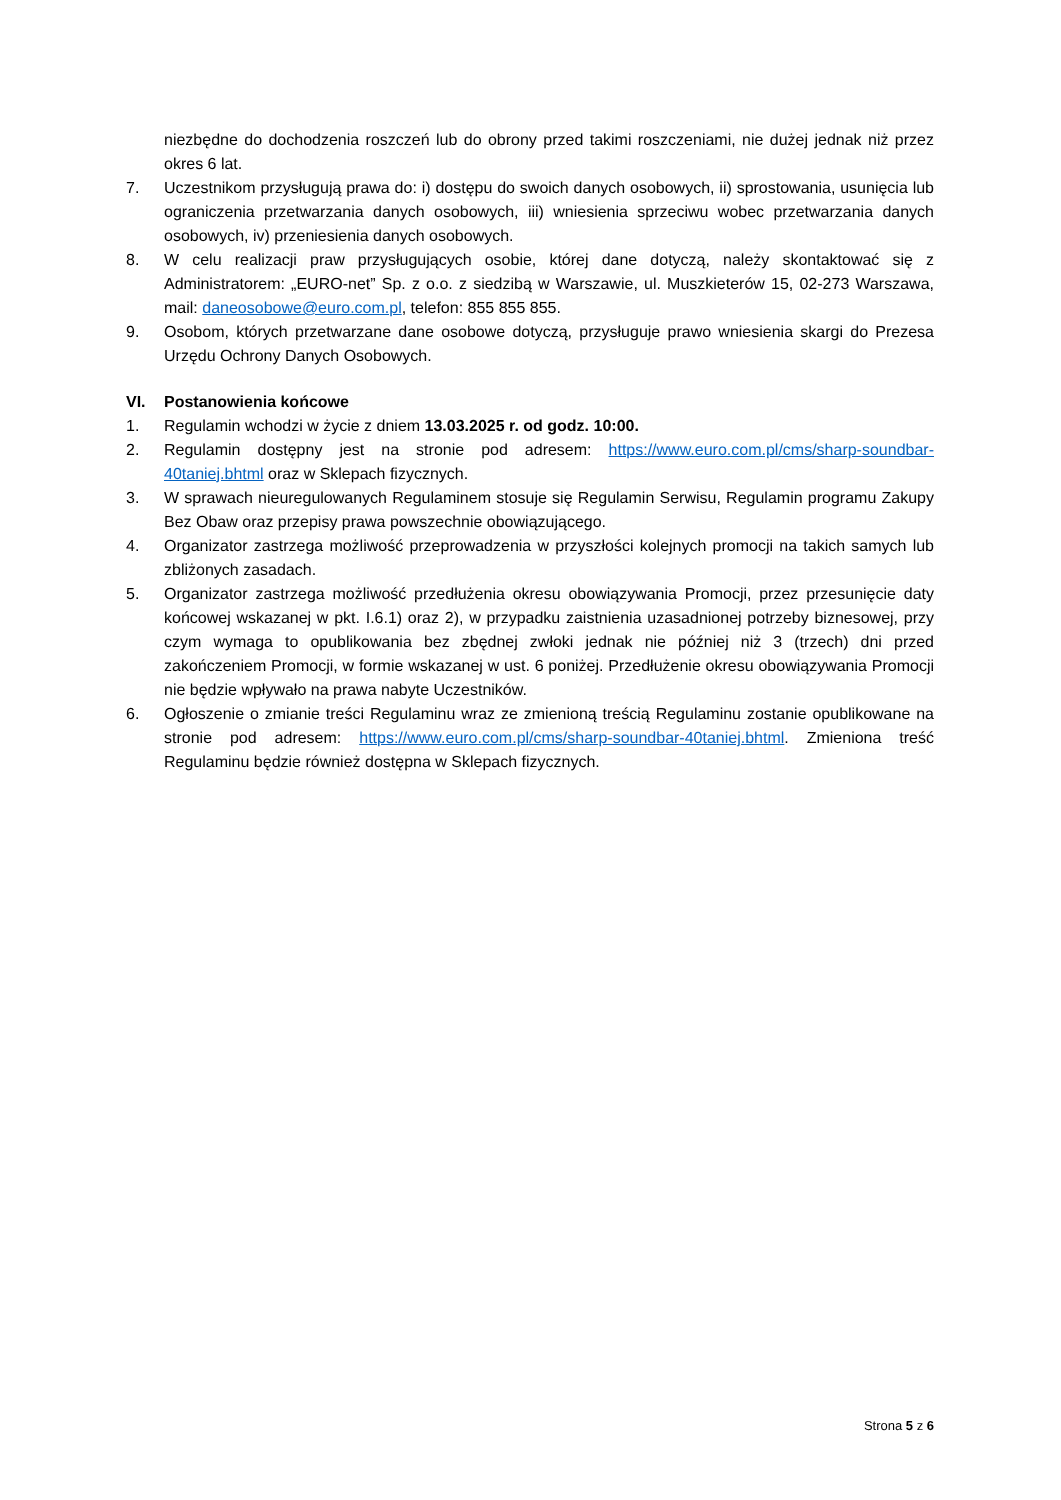niezbędne do dochodzenia roszczeń lub do obrony przed takimi roszczeniami, nie dużej jednak niż przez okres 6 lat.
7. Uczestnikom przysługują prawa do: i) dostępu do swoich danych osobowych, ii) sprostowania, usunięcia lub ograniczenia przetwarzania danych osobowych, iii) wniesienia sprzeciwu wobec przetwarzania danych osobowych, iv) przeniesienia danych osobowych.
8. W celu realizacji praw przysługujących osobie, której dane dotyczą, należy skontaktować się z Administratorem: „EURO-net” Sp. z o.o. z siedzibą w Warszawie, ul. Muszkieterów 15, 02-273 Warszawa, mail: daneosobowe@euro.com.pl, telefon: 855 855 855.
9. Osobom, których przetwarzane dane osobowe dotyczą, przysługuje prawo wniesienia skargi do Prezesa Urzędu Ochrony Danych Osobowych.
VI. Postanowienia końcowe
1. Regulamin wchodzi w życie z dniem 13.03.2025 r. od godz. 10:00.
2. Regulamin dostępny jest na stronie pod adresem: https://www.euro.com.pl/cms/sharp-soundbar-40taniej.bhtml oraz w Sklepach fizycznych.
3. W sprawach nieuregulowanych Regulaminem stosuje się Regulamin Serwisu, Regulamin programu Zakupy Bez Obaw oraz przepisy prawa powszechnie obowiązującego.
4. Organizator zastrzega możliwość przeprowadzenia w przyszłości kolejnych promocji na takich samych lub zbliżonych zasadach.
5. Organizator zastrzega możliwość przedłużenia okresu obowiązywania Promocji, przez przesunięcie daty końcowej wskazanej w pkt. I.6.1) oraz 2), w przypadku zaistnienia uzasadnionej potrzeby biznesowej, przy czym wymaga to opublikowania bez zbędnej zwłoki jednak nie później niż 3 (trzech) dni przed zakończeniem Promocji, w formie wskazanej w ust. 6 poniżej. Przedłużenie okresu obowiązywania Promocji nie będzie wpływało na prawa nabyte Uczestników.
6. Ogłoszenie o zmianie treści Regulaminu wraz ze zmienioną treścią Regulaminu zostanie opublikowane na stronie pod adresem: https://www.euro.com.pl/cms/sharp-soundbar-40taniej.bhtml. Zmieniona treść Regulaminu będzie również dostępna w Sklepach fizycznych.
Strona 5 z 6